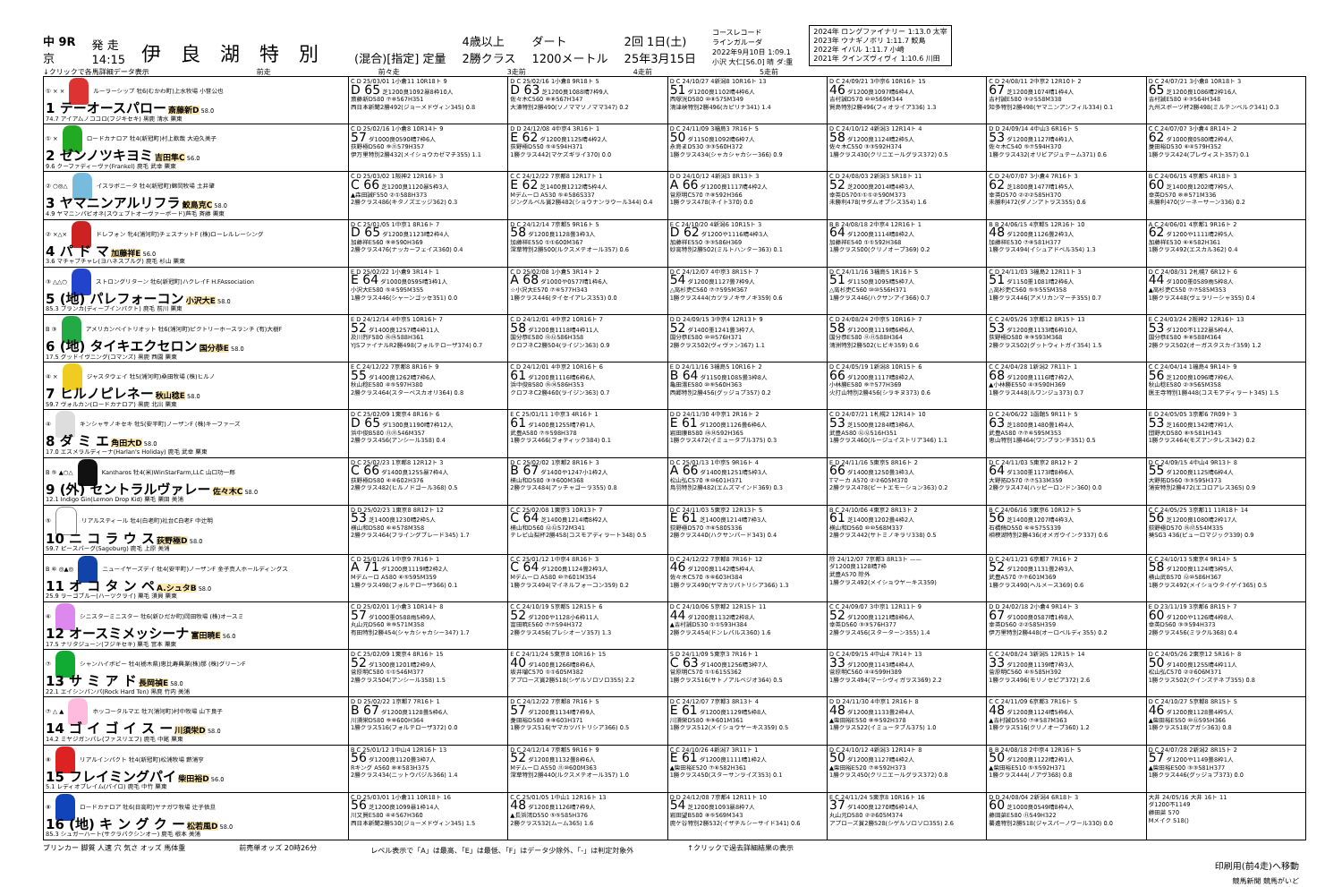中 9R
京
発 走
14:15
伊良湖特別
(混合)[指定] 定量
4歳以上
2勝クラス
ダート
1200メートル
2回 1日(土)
25年3月15日
コースレコード
ラインガルーダ
2022年9月10日 1:09.1
小沢 大仁[56.0] 晴 ダ:重
2024年 ロングファイナリー 1:13.0 太宰
2023年 ウナギノボリ 1:11.7 鮫島
2022年 イバル 1:11.7 小崎
2021年 クインズヴィヴィ 1:10.6 川田
↓クリックで各馬詳細データ表示 前走 前々走 3走前 4走前 5走前
| ① × × ルーラーシップ 牡6(むかわ町)上水牧場 小笹公也 1 テーオースパロー 斎藤新D 58.0 74.7 アイアムノココロ(フジキセキ) 黒鹿 清水 栗東 | C D 25/03/01 1小倉11 10R18ト 9 D 65 芝1200良1092暴8枠10人 斎藤新D580 ⑦⑧567H351 西日本新聞2勝492(ジョーメドヴィン345) 0.8 | D C 25/02/16 1小倉8 9R18ト 5 D 63 芝1200良1088晴7枠9人 佐々木C560 ⑧⑧567H347 大濠特別2勝490(ソノママソノママ347) 0.2 | D C 24/10/27 4新潟8 10R16ト 13 51 ダ1200良1102晴4枠6人 西塚洸D580 ⑩⑧575M349 清津峡特別2勝496(カピリナ341) 1.4 | D C 24/09/21 3中京6 10R16ト 15 46 ダ1200良1097晴6枠4人 吉村誠D570 ⑩⑩569M344 賢島特別2勝496(フィオライア336) 1.3 | C D 24/08/11 2中京2 12R10ト 2 67 芝1200良1074晴1枠4人 吉村誠E580 ③②558M338 知多特別2勝498(ヤマニンアンフィル334) 0.1 | D C 24/07/21 3小倉8 10R18ト 3 65 芝1200良1086晴2枠16人 吉村誠E580 ④③564H348 九州スポーツ杯2勝498(ミルテンベルク341) 0.3 |
| ① × ロードカナロア 牡4(新冠町)村上欽哉 大迫久美子 2 ゼンノツキヨミ 吉田隼C 56.0 9.6 クーファディーヴァ(Frankel) 鹿毛 武幸 栗東 | C D 25/02/16 1小倉8 10R14ト 9 57 ダ1000良0590晴7枠6人 荻野極D560 ⑨⑪579H357 伊万里特別2勝432(メイショウカゼマチ355) 1.1 | D D 24/12/08 4中京4 3R16ト 1 E 62 ダ1200良1125晴4枠2人 荻野極D550 ⑤④594H371 1勝クラス442(マケズギライ370) 0.0 | D C 24/11/09 3福島3 7R16ト 5 50 ダ1150良1092晴6枠7人 永島まD530 ③③560H372 1勝クラス434(シャカシャカシー366) 0.9 | D C 24/10/12 4新潟3 12R14ト 4 58 ダ1200良1124晴2枠5人 佐々木C550 ③③592H374 1勝クラス430(クリニエールグラス372) 0.5 | D D 24/09/14 4中山3 6R16ト 5 53 ダ1200良1127晴4枠1人 佐々木C540 ⑤⑦594H370 1勝クラス432(オリビアジュテーム371) 0.6 | C C 24/07/07 3小倉4 8R14ト 2 62 ダ1000良0580晴2枠4人 菱田裕D530 ⑥④579H352 1勝クラス424(プレヴィスト357) 0.1 |
| ② ○◎△ イスラボニータ 牡4(新冠町)錦岡牧場 土井肇 3 ヤマニンアルリフラ 鮫島克C 58.0 4.9 ヤマニンパピオネ(スウェプトオーヴァーボード)芦毛 斉藤 栗東 | C D 25/03/02 1阪神2 12R16ト 3 C 66 芝1200良1120暴5枠3人 ▲森田誠F550 ②①588H373 2勝クラス486(キタノズエッジ362) 0.3 | C C 24/12/22 7京都8 12R17ト 1 E 62 芝1400良1212晴5枠4人 Mデムーロ A530 ⑤④586S337 ジングルベル賞2勝482(ショウナンラウール344) 0.4 | D D 24/10/12 4新潟3 8R13ト 3 A 66 ダ1200良1117晴4枠2人 菅原明C570 ⑦⑧592H366 1勝クラス478(ネイト370) 0.0 | C D 24/08/03 2新潟3 5R18ト 11 52 芝2000良2014晴4枠3人 幸英D570①①①②590M373 未勝利478(サダムオプシス354) 1.6 | C D 24/07/07 3小倉4 7R16ト 3 62 芝1800良1477晴1枠5人 幸英D570 ②②②585H370 未勝利472(ダノンアトラス355) 0.6 | B C 24/06/15 4京都5 4R18ト 3 60 芝1400良1202晴7枠5人 幸英D570 ⑧⑧571M336 未勝利470(ツーネーサーン336) 0.2 |
| ② ×△× ドレフォン 牝4(浦河町)チェスナットF (株)ローレルレーシング 4 パ ド マ 加藤祥E 56.0 3.6 マチャプチャレ(ヨハネスブルグ) 鹿毛 杉山 栗東 | D C 25/01/05 1中京1 8R16ト 7 D 65 ダ1200良1123晴2枠4人 加藤祥E560 ⑨⑧590H369 2勝クラス476(ナッカーフェイス360) 0.4 | D C 24/12/14 7京都5 9R16ト 5 58 ダ1200良1128曇3枠3人 加藤祥E550 ①①600M367 深草特別2勝500(ルクスメテオール357) 0.6 | E C 24/10/20 4新潟6 10R15ト 3 D 62 ダ1200や1116晴4枠3人 加藤祥E550 ③③586H369 妙高特別2勝502(ミルトハンター363) 0.1 | B B 24/08/18 2中京4 12R16ト 1 64 ダ1200良1114晴8枠2人 加藤祥E540 ①①592H368 1勝クラス500(クリノオーブ369) 0.2 | B B 24/06/15 4京都5 12R16ト 10 48 ダ1200良1126曇2枠3人 加藤祥E530 ⑦⑧581H377 1勝クラス494(イシュアドベル354) 1.3 | A C 24/06/01 4京都1 9R16ト 2 62 ダ1200や1111晴2枠5人 加藤祥E530 ⑥⑥582H361 1勝クラス492(エスカル362) 0.4 |
| ③ △△○ ストロングリターン 牡6(新冠町)ハクレイF H.FAssociation 5 (地) パレフォーコン 小沢大E 58.0 85.3 ブランカ(ディープインパクト) 鹿毛 前川 栗東 | E D 25/02/22 1小倉9 3R14ト 1 E 64 ダ1000良0595晴3枠1人 小沢大E580 ⑤④595M355 1勝クラス446(シャーンゴッセ351) 0.0 | C D 25/02/08 1小倉5 3R14ト 2 A 68 ダ1000や0577晴1枠6人 ☆小沢大E570 ⑦⑥577H343 1勝クラス446(タイセイアレス353) 0.0 | D C 24/12/07 4中京3 8R15ト 7 54 ダ1200良1127曇7枠9人 △高杉吏C560 ⑦⑦595M367 1勝クラス444(カツラノキサノキ359) 0.6 | D C 24/11/16 3福島5 1R16ト 5 51 ダ1150良1095晴5枠7人 △高杉吏C560 ⑩⑩556H371 1勝クラス446(ハクサンアイ366) 0.7 | C D 24/11/03 3福島2 12R11ト 3 51 ダ1150重1081晴2枠6人 △高杉吏C560 ⑤⑤555M358 1勝クラス446(アメリカンマーチ355) 0.7 | D C 24/08/31 2札幌7 6R12ト 6 44 ダ1000重0589雨5枠8人 ▲高杉吏C550 ⑦⑦585M353 1勝クラス448(ヴェラリーシャ355) 0.4 |
| B ③ アメリカンペイトリオット 牡6(浦河町)ピクトリーホースランチ (有)大樹F 6 (地) タイキエクセロン 国分恭E 58.0 17.5 グッドイヴニング(コマンズ) 黒鹿 西園 栗東 | E D 24/12/14 4中京5 10R16ト 7 52 ダ1400良1257晴4枠11人 及川烈F580 ⑮⑮588H361 YJSファイナルR2勝498(フォルテローザ374) 0.7 | C D 24/12/01 4中京2 10R16ト 7 58 ダ1200良1118晴4枠11人 国分恭E580 ⑬⑫586H358 クロフネC2勝504(ライジン363) 0.9 | D D 24/09/15 3中京4 12R13ト 9 52 ダ1400重1241曇3枠7人 国分恭E580 ⑩⑩576H371 2勝クラス502(ヴィヴァン367) 1.1 | C D 24/08/24 2中京5 10R16ト 7 58 ダ1200良1119晴6枠6人 国分恭E580 ⑪⑪588H364 清洲特別2勝502(ヒビキ359) 0.6 | C C 24/05/26 3京都12 8R15ト 13 53 ダ1200良1133晴6枠10人 荻野極D580 ⑧⑨593M368 2勝クラス502(グットウィトガイ354) 1.5 | E C 24/03/24 2阪神2 12R16ト 13 53 ダ1200不1122暴5枠4人 国分恭E580 ⑨⑧588M364 2勝クラス502(オーガスタスカイ359) 1.2 |
| ④ × ジャスタウェイ 牡5(浦河町)桑田牧場 (株)ヒルノ 7 ヒルノピレネー 秋山稔E 58.0 59.7 ヴォルカン(ロードカナロア) 黒鹿 北出 栗東 | E C 24/12/22 7京都8 8R16ト 9 55 ダ1400良1262晴7枠6人 秋山稔E580 ④⑤597H380 2勝クラス464(スターペスカオリ364) 0.8 | C D 24/12/01 4中京2 10R16ト 6 61 ダ1200良1116晴6枠6人 浜中俊B580 ⑮⑭586H353 クロフネC2勝460(ライジン363) 0.7 | E D 24/11/16 3福島5 10R16ト 2 B 64 ダ1150良1085曇3枠8人 亀田温E580 ⑩⑨560H363 西郷特別2勝456(グッジョブ357) 0.2 | D C 24/05/19 1新潟8 10R15ト 6 66 ダ1200良1117晴8枠2人 小林勝E580 ⑨⑦577H369 火打山特別2勝456(シラキヌ373) 0.6 | C C 24/04/28 1新潟2 7R11ト 1 68 ダ1200良1116晴7枠2人 ▲小林勝E550 ④③590H369 1勝クラス448(ルワンジュ373) 0.7 | C C 24/04/14 1福島4 9R14ト 9 56 芝1200良1096晴7枠6人 秋山稔E580 ②③565M358 医王寺特別1勝448(コスモアディラート345) 1.5 |
| ④ キンシャサノキセキ 牡5(安平町)ノーザンF (株)キーファーズ 8 ダ ミ エ 角田大D 58.0 17.0 エスメラルディーナ(Harlan's Holiday) 鹿毛 武幸 栗東 | D C 25/02/09 1東京4 8R16ト 6 D 65 ダ1300良1190晴7枠12人 浜中俊B580 ⑪⑪546M357 2勝クラス456(アンシール358) 0.4 | E C 25/01/11 1中京3 4R16ト 1 61 ダ1400良1255晴7枠1人 武豊A580 ⑦⑤598H378 1勝クラス466(フォティック384) 0.1 | D D 24/11/30 4中京1 2R16ト 2 E 61 ダ1200良1126曇6枠6人 岩田康B580 ⑭⑭592H365 1勝クラス472(イミュータブル375) 0.3 | C D 24/07/21 1札幌2 12R14ト 10 53 芝1500良1284晴3枠6人 武豊A580 ⑫⑫516H351 1勝クラス460(ルージュイストリア346) 1.1 | D C 24/06/22 1函館5 9R11ト 5 63 芝1800良1480曇1枠4人 武豊A580 ⑦⑦⑥595M353 恵山特別1勝464(ワンブランチ351) 0.5 | E D 24/05/05 3京都6 7R09ト 3 53 芝1600良1342晴7枠1人 団野大D580 ⑧⑤581H343 1勝クラス464(モズアンタレス342) 0.2 |
| B ⑤ ▲○△ Kantharos 牡4(米)WinStarFarm,LLC 山口功一郎 9 (外) セントラルヴァレー 佐々木C 58.0 12.1 Indigo Gin(Lemon Drop Kid) 栗毛 栗田 美浦 | D C 25/02/23 1京都8 12R12ト 3 C 66 ダ1400良1255暴7枠4人 荻野極D580 ④④602H376 2勝クラス482(ヒルノドゴール368) 0.5 | D C 25/02/02 1京都2 8R16ト 3 B 67 ダ1400や1247小1枠2人 横山和D580 ③③600M368 2勝クラス484(アッチャゴーラ355) 0.8 | D C 25/01/13 1中京5 9R16ト 4 A 66 ダ1400良1251晴5枠3人 松山弘C570 ⑨⑩601H371 鳥羽特別2勝482(エムズマインド369) 0.3 | E D 24/11/16 5東京5 8R16ト 2 66 ダ1400良1250曇3枠3人 Tマーカ A570 ②②605M370 2勝クラス478(ビートエモーション363) 0.2 | D C 24/11/03 5東京2 8R12ト 2 64 ダ1300重1173晴8枠6人 大野拓D570 ⑦⑦533M359 2勝クラス474(ハッピーロンドン360) 0.0 | D C 24/09/15 4中山4 9R13ト 8 55 ダ1200良1125晴6枠4人 大野拓D560 ③③595H373 浦安特別2勝472(エコロアレス365) 0.9 |
| ⑤ リアルスティール 牡4(白老町)社台C白老F 中辻明 10 ニ コ ラ ウ ス 荻野極D 58.0 59.7 ピースバーグ(Sageburg) 鹿毛 上原 美浦 | D D 25/02/23 1東京8 8R12ト 12 53 芝1400良1230晴2枠5人 横山和D580 ⑥⑥578M358 2勝クラス464(フライングブレード345) 1.7 | C C 25/02/08 1東京3 10R13ト 7 C 64 芝1400良1214晴8枠2人 横山和D560 ⑫⑫572M341 テレビ山梨杯2勝458(コスモアディラート348) 0.5 | D C 24/11/03 5東京2 12R13ト 5 E 61 芝1400良1214晴7枠3人 荻野極D570 ⑦⑥580S336 2勝クラス440(ハクサンバード343) 0.4 | B C 24/10/06 4東京2 8R13ト 2 61 芝1400良1202曇4枠2人 横山和D560 ⑩⑩568M337 2勝クラス442(サトミノキラリ338) 0.5 | B C 24/06/16 3東京6 10R12ト 5 56 芝1400良1207晴4枠3人 石橋脩D550 ⑥⑥575S339 相模湖特別2勝436(オメガウインク337) 0.6 | C C 24/05/25 3京都11 11R18ト 14 56 芝1200良1080晴2枠17人 荻野極D570 ⑮⑰554M335 葵SG3 436(ピューロマジック339) 0.9 |
| B ⑥ ◎▲◎ ニューイヤーズデイ 牡4(安平町)ノーザンF 金子真人ホールディングス 11 オ コ タ ン ペ A.シュタB 58.0 25.9 ラーゴブルー(ハーツクライ) 栗毛 須貝 栗東 | C D 25/01/26 1中京9 7R16ト 1 A 71 ダ1200良1119晴2枠2人 Mデムーロ A580 ⑥⑤595M359 1勝クラス498(フォルテローザ366) 0.1 | C C 25/01/12 1中京4 8R16ト 3 C 64 ダ1200良1124曇2枠3人 Mデムーロ A580 ⑩⑦601M354 1勝クラス494(マイネルフォーコン359) 0.2 | D C 24/12/22 7京都8 7R16ト 12 46 ダ1200良1142晴5枠4人 佐々木C570 ⑤⑥603H384 1勝クラス490(ヤマカツパトリシア366) 1.3 | 除 24/12/07 7京都3 8R13ト —— ダ1200良1128晴7枠 武豊A570 除外 1勝クラス492(メイショウヤーキス359) | D C 24/11/23 6京都7 7R16ト 2 52 ダ1200良1131曇2枠3人 武豊A570 ⑦⑦601M369 1勝クラス490(ヘルメース369) 0.6 | C C 24/10/13 5東京4 9R14ト 5 58 ダ1200良1124晴3枠5人 横山武B570 ⑫⑩586H367 1勝クラス492(メイショウタイゲイ365) 0.5 |
| ⑥ シニスターミニスター 牡6(新ひだか町)岡田牧場 (株)オースミ 12 オースミメッシーナ 富田暁E 56.0 17.5 ナリタジューン(フジキセキ) 栗毛 宮本 栗東 | C D 25/02/01 1小倉3 10R14ト 8 57 ダ1000重0588雨5枠9人 丸山元D560 ⑧⑨571M358 有田特別2勝454(シャカシャカシー347) 1.7 | C C 24/10/19 5京都5 12R15ト 6 52 ダ1200や1128小6枠11人 富田暁E560 ⑦⑦594H372 2勝クラス456(プレシオーソ357) 1.3 | D C 24/10/06 5京都2 12R15ト 11 44 ダ1200良1132晴2枠8人 ▲吉村誠D530 ①①593H384 2勝クラス454(ドンレパルス360) 1.6 | C C 24/09/07 3中京1 12R11ト 9 52 ダ1200良1121晴8枠6人 幸英D560 ③③576H377 2勝クラス456(スターターン355) 1.4 | D D 24/02/18 2小倉4 9R14ト 3 67 ダ1000良0587晴1枠8人 幸英D560 ②②585H359 伊万里特別2勝448(オーロベルディ355) 0.2 | E D 23/11/19 3京都6 8R15ト 7 60 ダ1200や1126晴4枠8人 幸英D560 ③③594H373 2勝クラス456(ミラクル368) 0.4 |
| ⑦ シャンハイボビー 牡4(栃木県)恵比寿興業(株)那 (株)グリーンF 13 サ ミ ア ド 長岡禎E 58.0 22.1 エイシンパンパ(Rock Hard Ten) 黒鹿 竹内 美浦 | D C 25/02/09 1東京4 8R16ト 15 52 ダ1300良1201晴2枠9人 菅原明C580 ①①546M377 2勝クラス504(アンシール358) 1.5 | E C 24/11/24 5東京8 10R16ト 15 40 ダ1400良1266晴8枠6人 坂井瑠C570 ①①605M382 アプローズ賞2勝518(シゲルソロソロ355) 2.2 | S D 24/11/09 5東京3 7R16ト 1 C 63 ダ1400良1256晴3枠7人 菅原明C570 ①①615S362 1勝クラス516(サトノアルベジオ364) 0.5 | D C 24/09/15 4中山4 7R14ト 13 33 ダ1200良1143晴4枠4人 菅原明C560 ④④599H389 1勝クラス494(マーシヴィガラス369) 2.2 | C C 24/08/24 3新潟5 12R15ト 14 33 ダ1200良1139晴7枠3人 菅原明C560 ④⑤585H392 1勝クラス496(モリノセピア372) 2.6 | D C 24/05/26 2東京12 5R16ト 8 50 ダ1400良1255晴4枠11人 松山弘C570 ②②606M371 1勝クラス502(クインズテネブ355) 0.8 |
| ⑦ △ ▲ ホッコータルマエ 牡7(浦河町)村中牧場 山下良子 14 ゴ イ ゴ イ ス ー 川須栄D 58.0 14.2 ミヤジガンバレ(ファスリエフ) 鹿毛 中尾 栗東 | D D 25/02/22 1京都7 7R16ト 1 B 67 ダ1200良1128曇5枠6人 川須栄D580 ⑨⑧600H364 1勝クラス516(フォルテローザ372) 0.0 | D C 24/12/22 7京都8 7R16ト 5 57 ダ1200良1134晴7枠9人 菱田裕D580 ⑧⑧603H371 1勝クラス516(ヤマカツパトリシア366) 0.5 | D C 24/12/07 7京都3 8R13ト 4 E 61 ダ1200良1129晴5枠8人 川須栄D580 ⑨⑨601M361 1勝クラス512(メイショウヤーキス359) 0.5 | D D 24/11/30 4中京1 2R16ト 8 48 ダ1200良1133曇2枠4人 ▲柴田裕E550 ⑧⑨592H378 1勝クラス522(イミュータブル375) 1.0 | C C 24/11/09 6京都3 7R16ト 5 48 ダ1200良1124晴5枠6人 ▲吉村誠D550 ⑦⑧587M363 1勝クラス516(クリノオーブ360) 1.2 | D C 24/10/27 5京都8 8R15ト 5 46 ダ1200良1128曇4枠5人 ▲柴田裕E550 ⑩⑫595H366 1勝クラス518(アガシ363) 0.8 |
| ⑧ リアルインパクト 牡4(新冠町)松浦牧場 薪浦亨 15 フレイミングパイ 柴田裕D 56.0 5.1 レディオブレイム(パイロ) 鹿毛 中竹 栗東 | B C 25/01/12 1中山4 12R16ト 13 56 ダ1200良1120曇3枠7人 Rキング A560 ⑧⑧583H375 2勝クラス434(ニットウバジル366) 1.4 | D C 24/12/14 7京都5 9R16ト 9 52 ダ1200良1132曇8枠6人 Mデムーロ A550 ⑪⑩600M363 深草特別2勝440(ルクスメテオール357) 1.0 | C C 24/10/26 4新潟7 3R11ト 1 E 61 ダ1200良1111晴1枠2人 ▲柴田裕E520 ⑦⑥582H361 1勝クラス450(スターサンライズ353) 0.1 | D C 24/10/12 4新潟3 12R14ト 8 50 ダ1200良1127晴4枠2人 ▲柴田裕E520 ⑦⑧592H373 1勝クラス450(クリニエールグラス372) 0.8 | B B 24/08/18 2中京4 12R16ト 5 50 ダ1200良1122晴2枠1人 ▲柴田裕E510 ⑤⑤592H371 1勝クラス444(ノアヴ368) 0.8 | D C 24/07/28 2新潟2 8R15ト 2 57 ダ1200や1149曇8枠1人 ▲柴田裕E500 ③③581H377 1勝クラス446(グッジョブ373) 0.0 |
| ⑧ ロードカナロア 牡6(日高町)ヤナガワ牧場 辻子依旦 16 (地) キ ン グ ク ー 松若風D 58.0 85.3 シュガーハート(サクラバクシンオー) 鹿毛 根本 美浦 | C D 25/03/01 1小倉11 10R18ト 16 56 芝1200良1099暴1枠14人 川又賢E580 ④④567H360 西日本新聞2勝530(ジョーメドヴィン345) 1.5 | C C 25/01/05 1中山1 12R16ト 13 48 ダ1200良1126晴7枠9人 ▲長浜鴻D550 ⑤⑤585H376 2勝クラス532(ムーム365) 1.6 | D D 24/12/08 7京都4 12R11ト 10 54 芝1200良1093暴8枠7人 岩田望B580 ⑧⑤569M343 鹿ケ谷特別2勝532(イザチルシーサイド341) 0.6 | E C 24/11/24 5東京8 10R16ト 16 37 ダ1400良1270晴6枠14人 丸山元D580 ②②605M374 アプローズ賞2勝528(シゲルソロソロ355) 2.6 | D D 24/08/04 2新潟4 6R18ト 3 60 芝1000良0549晴8枠4人 藤田菜E580 ⑪549H322 驀進特別2勝518(ジャスパーノワール330) 0.0 | 大井 24/05/16 大井 16ト 11 ダ1200不1149 藤田菜 570 Mメイク 518() |
ブリンカー 脚質 人速 穴 気さ オッズ 馬体重 前売単オッズ 20時26分 レベル表示で「A」は最高、「E」は最低、「F」はデータ少除外、「-」は判定対象外 ↑クリックで過去詳細結果の表示
印刷用(前4走)へ移動
競馬新聞 競馬がいど